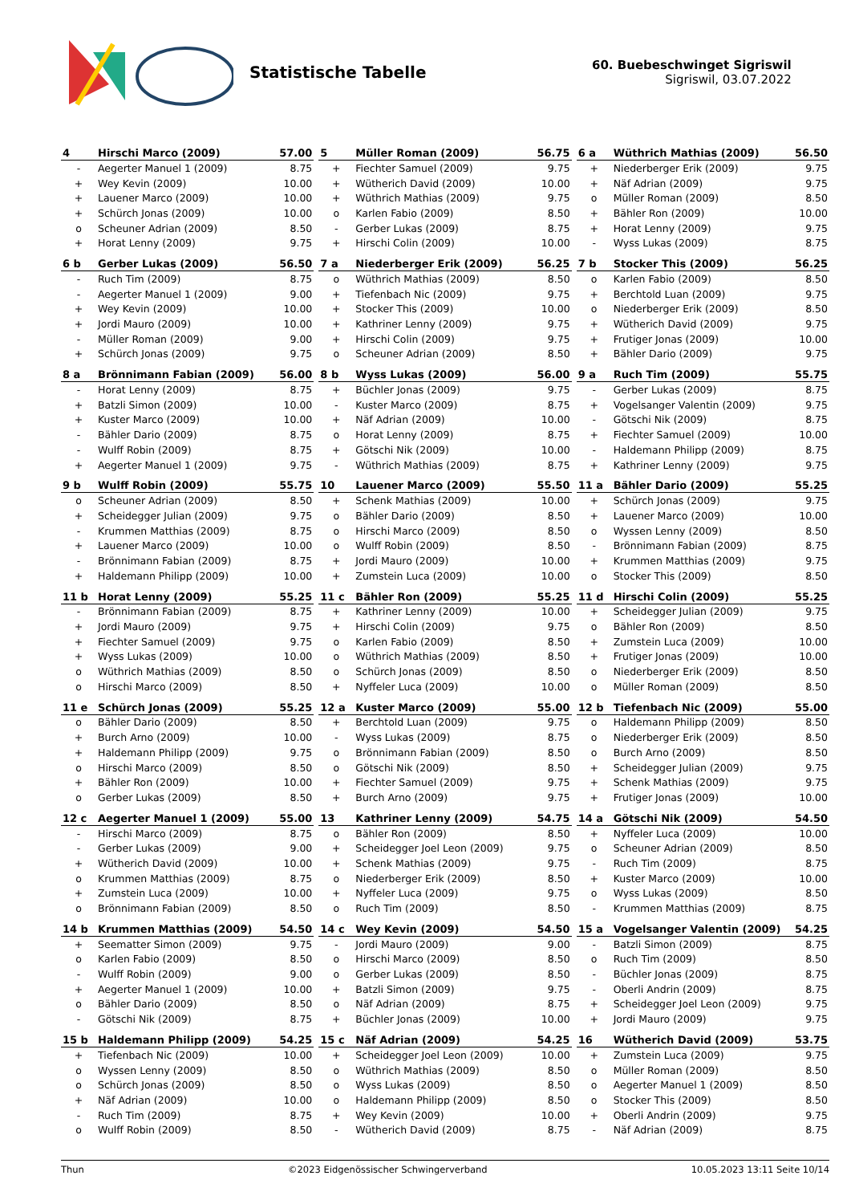Statistische Tabelle
60. Buebeschwinget Sigriswil
Sigriswil, 03.07.2022
| 4 | Hirschi Marco (2009) | 57.00 |
| --- | --- | --- |
| - | Aegerter Manuel 1 (2009) | 8.75 |
| + | Wey Kevin (2009) | 10.00 |
| + | Lauener Marco (2009) | 10.00 |
| + | Schürch Jonas (2009) | 10.00 |
| o | Scheuner Adrian (2009) | 8.50 |
| + | Horat Lenny (2009) | 9.75 |
| 5 | Müller Roman (2009) | 56.75 |
| --- | --- | --- |
| + | Fiechter Samuel (2009) | 9.75 |
| + | Wütherich David (2009) | 10.00 |
| + | Wüthrich Mathias (2009) | 9.75 |
| o | Karlen Fabio (2009) | 8.50 |
| - | Gerber Lukas (2009) | 8.75 |
| + | Hirschi Colin (2009) | 10.00 |
| 6 a | Wüthrich Mathias (2009) | 56.50 |
| --- | --- | --- |
| + | Niederberger Erik (2009) | 9.75 |
| + | Näf Adrian (2009) | 9.75 |
| o | Müller Roman (2009) | 8.50 |
| + | Bähler Ron (2009) | 10.00 |
| + | Horat Lenny (2009) | 9.75 |
| - | Wyss Lukas (2009) | 8.75 |
| 6 b | Gerber Lukas (2009) | 56.50 |
| --- | --- | --- |
| - | Ruch Tim (2009) | 8.75 |
| - | Aegerter Manuel 1 (2009) | 9.00 |
| + | Wey Kevin (2009) | 10.00 |
| + | Jordi Mauro (2009) | 10.00 |
| - | Müller Roman (2009) | 9.00 |
| + | Schürch Jonas (2009) | 9.75 |
| 7 a | Niederberger Erik (2009) | 56.25 |
| --- | --- | --- |
| o | Wüthrich Mathias (2009) | 8.50 |
| + | Tiefenbach Nic (2009) | 9.75 |
| + | Stocker This (2009) | 10.00 |
| + | Kathriner Lenny (2009) | 9.75 |
| + | Hirschi Colin (2009) | 9.75 |
| o | Scheuner Adrian (2009) | 8.50 |
| 7 b | Stocker This (2009) | 56.25 |
| --- | --- | --- |
| o | Karlen Fabio (2009) | 8.50 |
| + | Berchtold Luan (2009) | 9.75 |
| o | Niederberger Erik (2009) | 8.50 |
| + | Wütherich David (2009) | 9.75 |
| + | Frutiger Jonas (2009) | 10.00 |
| + | Bähler Dario (2009) | 9.75 |
| 8 a | Brönnimann Fabian (2009) | 56.00 |
| --- | --- | --- |
| - | Horat Lenny (2009) | 8.75 |
| + | Batzli Simon (2009) | 10.00 |
| + | Kuster Marco (2009) | 10.00 |
| - | Bähler Dario (2009) | 8.75 |
| - | Wulff Robin (2009) | 8.75 |
| + | Aegerter Manuel 1 (2009) | 9.75 |
| 8 b | Wyss Lukas (2009) | 56.00 |
| --- | --- | --- |
| + | Büchler Jonas (2009) | 9.75 |
| - | Kuster Marco (2009) | 8.75 |
| + | Näf Adrian (2009) | 10.00 |
| o | Horat Lenny (2009) | 8.75 |
| + | Götschi Nik (2009) | 10.00 |
| - | Wüthrich Mathias (2009) | 8.75 |
| 9 a | Ruch Tim (2009) | 55.75 |
| --- | --- | --- |
| - | Gerber Lukas (2009) | 8.75 |
| + | Vogelsanger Valentin (2009) | 9.75 |
| - | Götschi Nik (2009) | 8.75 |
| + | Fiechter Samuel (2009) | 10.00 |
| - | Haldemann Philipp (2009) | 8.75 |
| + | Kathriner Lenny (2009) | 9.75 |
| 9 b | Wulff Robin (2009) | 55.75 |
| --- | --- | --- |
| o | Scheuner Adrian (2009) | 8.50 |
| + | Scheidegger Julian (2009) | 9.75 |
| - | Krummen Matthias (2009) | 8.75 |
| + | Lauener Marco (2009) | 10.00 |
| - | Brönnimann Fabian (2009) | 8.75 |
| + | Haldemann Philipp (2009) | 10.00 |
| 10 | Lauener Marco (2009) | 55.50 |
| --- | --- | --- |
| + | Schenk Mathias (2009) | 10.00 |
| o | Bähler Dario (2009) | 8.50 |
| o | Hirschi Marco (2009) | 8.50 |
| o | Wulff Robin (2009) | 8.50 |
| + | Jordi Mauro (2009) | 10.00 |
| + | Zumstein Luca (2009) | 10.00 |
| 11 a | Bähler Dario (2009) | 55.25 |
| --- | --- | --- |
| + | Schürch Jonas (2009) | 9.75 |
| + | Lauener Marco (2009) | 10.00 |
| o | Wyssen Lenny (2009) | 8.50 |
| - | Brönnimann Fabian (2009) | 8.75 |
| + | Krummen Matthias (2009) | 9.75 |
| o | Stocker This (2009) | 8.50 |
| 11 b | Horat Lenny (2009) | 55.25 |
| --- | --- | --- |
| - | Brönnimann Fabian (2009) | 8.75 |
| + | Jordi Mauro (2009) | 9.75 |
| + | Fiechter Samuel (2009) | 9.75 |
| + | Wyss Lukas (2009) | 10.00 |
| o | Wüthrich Mathias (2009) | 8.50 |
| o | Hirschi Marco (2009) | 8.50 |
| 11 c | Bähler Ron (2009) | 55.25 |
| --- | --- | --- |
| + | Kathriner Lenny (2009) | 10.00 |
| + | Hirschi Colin (2009) | 9.75 |
| o | Karlen Fabio (2009) | 8.50 |
| o | Wüthrich Mathias (2009) | 8.50 |
| o | Schürch Jonas (2009) | 8.50 |
| + | Nyffeler Luca (2009) | 10.00 |
| 11 d | Hirschi Colin (2009) | 55.25 |
| --- | --- | --- |
| + | Scheidegger Julian (2009) | 9.75 |
| o | Bähler Ron (2009) | 8.50 |
| + | Zumstein Luca (2009) | 10.00 |
| + | Frutiger Jonas (2009) | 10.00 |
| o | Niederberger Erik (2009) | 8.50 |
| o | Müller Roman (2009) | 8.50 |
| 11 e | Schürch Jonas (2009) | 55.25 |
| --- | --- | --- |
| o | Bähler Dario (2009) | 8.50 |
| + | Burch Arno (2009) | 10.00 |
| + | Haldemann Philipp (2009) | 9.75 |
| o | Hirschi Marco (2009) | 8.50 |
| + | Bähler Ron (2009) | 10.00 |
| o | Gerber Lukas (2009) | 8.50 |
| 12 a | Kuster Marco (2009) | 55.00 |
| --- | --- | --- |
| + | Berchtold Luan (2009) | 9.75 |
| - | Wyss Lukas (2009) | 8.75 |
| o | Brönnimann Fabian (2009) | 8.50 |
| o | Götschi Nik (2009) | 8.50 |
| + | Fiechter Samuel (2009) | 9.75 |
| + | Burch Arno (2009) | 9.75 |
| 12 b | Tiefenbach Nic (2009) | 55.00 |
| --- | --- | --- |
| o | Haldemann Philipp (2009) | 8.50 |
| o | Niederberger Erik (2009) | 8.50 |
| o | Burch Arno (2009) | 8.50 |
| + | Scheidegger Julian (2009) | 9.75 |
| + | Schenk Mathias (2009) | 9.75 |
| + | Frutiger Jonas (2009) | 10.00 |
| 12 c | Aegerter Manuel 1 (2009) | 55.00 |
| --- | --- | --- |
| - | Hirschi Marco (2009) | 8.75 |
| - | Gerber Lukas (2009) | 9.00 |
| + | Wütherich David (2009) | 10.00 |
| o | Krummen Matthias (2009) | 8.75 |
| + | Zumstein Luca (2009) | 10.00 |
| o | Brönnimann Fabian (2009) | 8.50 |
| 13 | Kathriner Lenny (2009) | 54.75 |
| --- | --- | --- |
| o | Bähler Ron (2009) | 8.50 |
| + | Scheidegger Joel Leon (2009) | 9.75 |
| + | Schenk Mathias (2009) | 9.75 |
| o | Niederberger Erik (2009) | 8.50 |
| + | Nyffeler Luca (2009) | 9.75 |
| o | Ruch Tim (2009) | 8.50 |
| 14 a | Götschi Nik (2009) | 54.50 |
| --- | --- | --- |
| + | Nyffeler Luca (2009) | 10.00 |
| o | Scheuner Adrian (2009) | 8.50 |
| - | Ruch Tim (2009) | 8.75 |
| + | Kuster Marco (2009) | 10.00 |
| o | Wyss Lukas (2009) | 8.50 |
| - | Krummen Matthias (2009) | 8.75 |
| 14 b | Krummen Matthias (2009) | 54.50 |
| --- | --- | --- |
| + | Seematter Simon (2009) | 9.75 |
| o | Karlen Fabio (2009) | 8.50 |
| - | Wulff Robin (2009) | 9.00 |
| + | Aegerter Manuel 1 (2009) | 10.00 |
| o | Bähler Dario (2009) | 8.50 |
| - | Götschi Nik (2009) | 8.75 |
| 14 c | Wey Kevin (2009) | 54.50 |
| --- | --- | --- |
| - | Jordi Mauro (2009) | 9.00 |
| o | Hirschi Marco (2009) | 8.50 |
| o | Gerber Lukas (2009) | 8.50 |
| + | Batzli Simon (2009) | 9.75 |
| o | Näf Adrian (2009) | 8.75 |
| + | Büchler Jonas (2009) | 10.00 |
| 15 a | Vogelsanger Valentin (2009) | 54.25 |
| --- | --- | --- |
| - | Batzli Simon (2009) | 8.75 |
| o | Ruch Tim (2009) | 8.50 |
| - | Büchler Jonas (2009) | 8.75 |
| - | Oberli Andrin (2009) | 8.75 |
| + | Scheidegger Joel Leon (2009) | 9.75 |
| + | Jordi Mauro (2009) | 9.75 |
| 15 b | Haldemann Philipp (2009) | 54.25 |
| --- | --- | --- |
| + | Tiefenbach Nic (2009) | 10.00 |
| o | Wyssen Lenny (2009) | 8.50 |
| o | Schürch Jonas (2009) | 8.50 |
| + | Näf Adrian (2009) | 10.00 |
| - | Ruch Tim (2009) | 8.75 |
| o | Wulff Robin (2009) | 8.50 |
| 15 c | Näf Adrian (2009) | 54.25 |
| --- | --- | --- |
| + | Scheidegger Joel Leon (2009) | 10.00 |
| o | Wüthrich Mathias (2009) | 8.50 |
| o | Wyss Lukas (2009) | 8.50 |
| o | Haldemann Philipp (2009) | 8.50 |
| + | Wey Kevin (2009) | 10.00 |
| - | Wütherich David (2009) | 8.75 |
| 16 | Wütherich David (2009) | 53.75 |
| --- | --- | --- |
| + | Zumstein Luca (2009) | 9.75 |
| o | Müller Roman (2009) | 8.50 |
| o | Aegerter Manuel 1 (2009) | 8.50 |
| o | Stocker This (2009) | 8.50 |
| + | Oberli Andrin (2009) | 9.75 |
| - | Näf Adrian (2009) | 8.75 |
Thun ©2023 Eidgenössischer Schwingerverband 10.05.2023 13:11 Seite 10/14